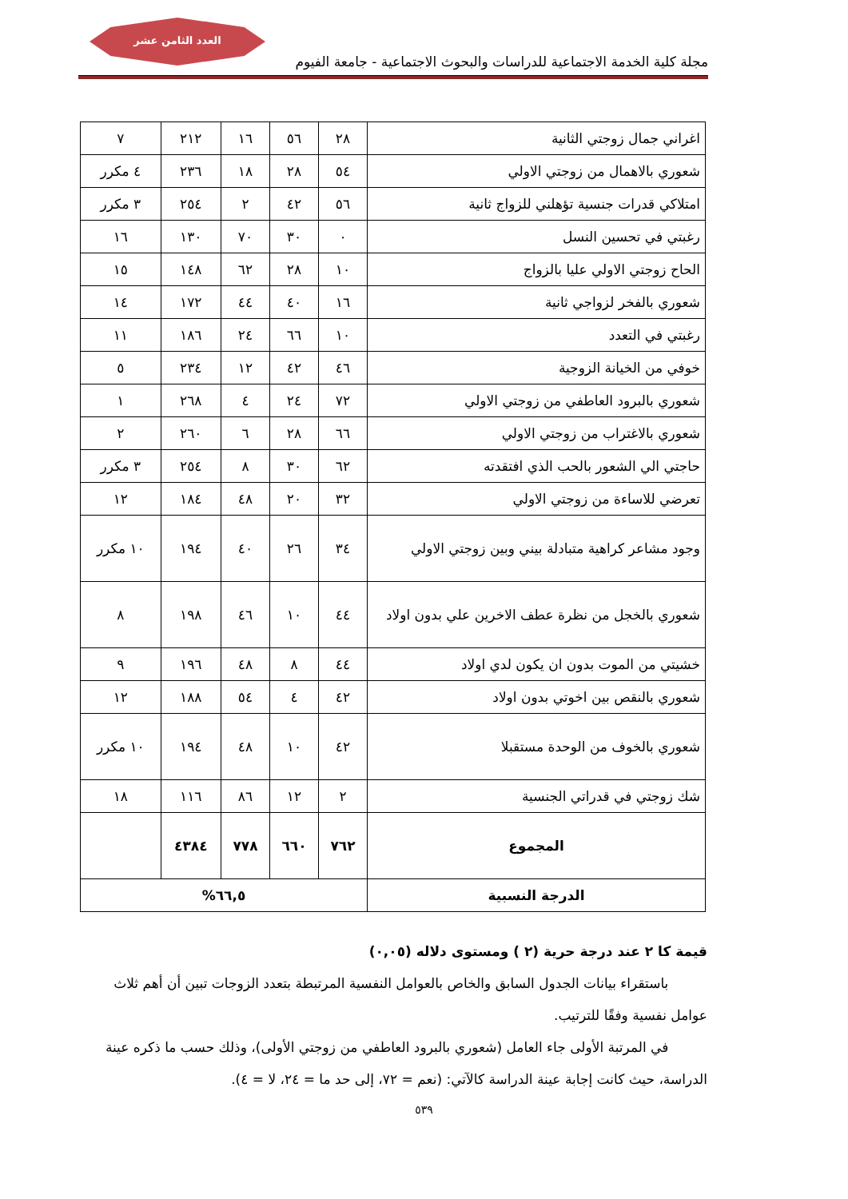العدد الثامن عشر
مجلة كلية الخدمة الاجتماعية للدراسات والبحوث الاجتماعية - جامعة الفيوم
| اغراني جمال زوجتي الثانية | ٢٨ | ٥٦ | ١٦ | ٢١٢ | ٧ |
| شعوري بالاهمال من زوجتي الاولي | ٥٤ | ٢٨ | ١٨ | ٢٣٦ | ٤ مكرر |
| امتلاكي قدرات جنسية تؤهلني للزواج ثانية | ٥٦ | ٤٢ | ٢ | ٢٥٤ | ٣ مكرر |
| رغبتي في تحسين النسل | ٠ | ٣٠ | ٧٠ | ١٣٠ | ١٦ |
| الحاح زوجتي الاولي عليا بالزواج | ١٠ | ٢٨ | ٦٢ | ١٤٨ | ١٥ |
| شعوري بالفخر لزواجي ثانية | ١٦ | ٤٠ | ٤٤ | ١٧٢ | ١٤ |
| رغبتي في التعدد | ١٠ | ٦٦ | ٢٤ | ١٨٦ | ١١ |
| خوفي من الخيانة الزوجية | ٤٦ | ٤٢ | ١٢ | ٢٣٤ | ٥ |
| شعوري بالبرود العاطفي من زوجتي الاولي | ٧٢ | ٢٤ | ٤ | ٢٦٨ | ١ |
| شعوري بالاغتراب من زوجتي الاولي | ٦٦ | ٢٨ | ٦ | ٢٦٠ | ٢ |
| حاجتي الي الشعور بالحب الذي افتقدته | ٦٢ | ٣٠ | ٨ | ٢٥٤ | ٣ مكرر |
| تعرضي للاساءة من زوجتي الاولي | ٣٢ | ٢٠ | ٤٨ | ١٨٤ | ١٢ |
| وجود مشاعر كراهية متبادلة بيني وبين زوجتي الاولي | ٣٤ | ٢٦ | ٤٠ | ١٩٤ | ١٠ مكرر |
| شعوري بالخجل من نظرة عطف الاخرين علي بدون اولاد | ٤٤ | ١٠ | ٤٦ | ١٩٨ | ٨ |
| خشيتي من الموت بدون ان يكون لدي اولاد | ٤٤ | ٨ | ٤٨ | ١٩٦ | ٩ |
| شعوري بالنقص بين اخوتي بدون اولاد | ٤٢ | ٤ | ٥٤ | ١٨٨ | ١٢ |
| شعوري بالخوف من الوحدة مستقبلا | ٤٢ | ١٠ | ٤٨ | ١٩٤ | ١٠ مكرر |
| شك زوجتي في قدراتي الجنسية | ٢ | ١٢ | ٨٦ | ١١٦ | ١٨ |
| المجموع | ٧٦٢ | ٦٦٠ | ٧٧٨ | ٤٣٨٤ | |
| الدرجة النسبية | ٦٦,٥% | | | | |
قيمة كا ٢ عند درجة حرية (٢ ) ومستوى دلاله (٠,٠٥)
باستقراء بيانات الجدول السابق والخاص بالعوامل النفسية المرتبطة بتعدد الزوجات تبين أن أهم ثلاث عوامل نفسية وفقًا للترتيب.
في المرتبة الأولى جاء العامل (شعوري بالبرود العاطفي من زوجتي الأولى)، وذلك حسب ما ذكره عينة الدراسة، حيث كانت إجابة عينة الدراسة كالآتي: (نعم = ٧٢، إلى حد ما = ٢٤، لا = ٤).
٥٣٩